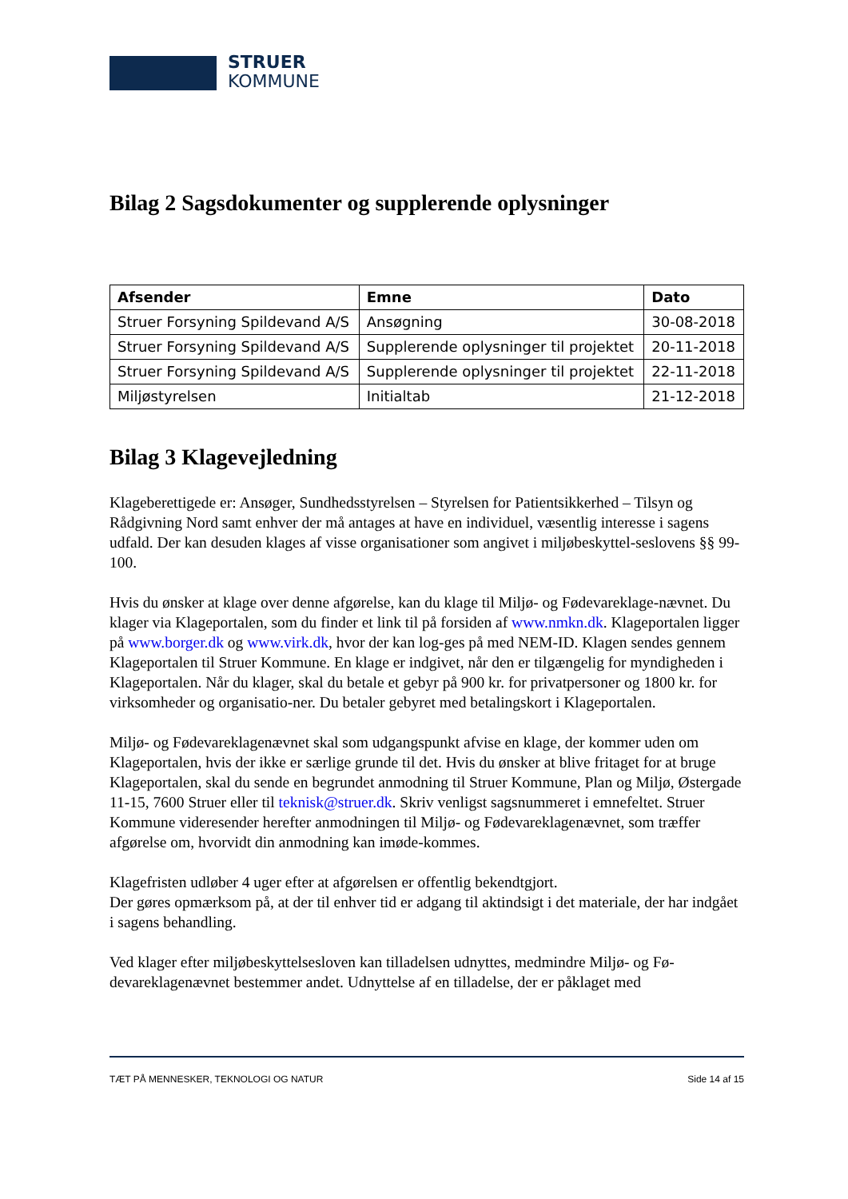STRUER
KOMMUNE
Bilag 2 Sagsdokumenter og supplerende oplysninger
| Afsender | Emne | Dato |
| --- | --- | --- |
| Struer Forsyning Spildevand A/S | Ansøgning | 30-08-2018 |
| Struer Forsyning Spildevand A/S | Supplerende oplysninger til projektet | 20-11-2018 |
| Struer Forsyning Spildevand A/S | Supplerende oplysninger til projektet | 22-11-2018 |
| Miljøstyrelsen | Initialtab | 21-12-2018 |
Bilag 3 Klagevejledning
Klageberettigede er: Ansøger, Sundhedsstyrelsen – Styrelsen for Patientsikkerhed – Tilsyn og Rådgivning Nord samt enhver der må antages at have en individuel, væsentlig interesse i sagens udfald. Der kan desuden klages af visse organisationer som angivet i miljøbeskyttel-seslovens §§ 99-100.
Hvis du ønsker at klage over denne afgørelse, kan du klage til Miljø- og Fødevareklage-nævnet. Du klager via Klageportalen, som du finder et link til på forsiden af www.nmkn.dk. Klageportalen ligger på www.borger.dk og www.virk.dk, hvor der kan log-ges på med NEM-ID. Klagen sendes gennem Klageportalen til Struer Kommune. En klage er indgivet, når den er tilgængelig for myndigheden i Klageportalen. Når du klager, skal du betale et gebyr på 900 kr. for privatpersoner og 1800 kr. for virksomheder og organisatio-ner. Du betaler gebyret med betalingskort i Klageportalen.
Miljø- og Fødevareklagenævnet skal som udgangspunkt afvise en klage, der kommer uden om Klageportalen, hvis der ikke er særlige grunde til det. Hvis du ønsker at blive fritaget for at bruge Klageportalen, skal du sende en begrundet anmodning til Struer Kommune, Plan og Miljø, Østergade 11-15, 7600 Struer eller til teknisk@struer.dk. Skriv venligst sagsnummeret i emnefeltet. Struer Kommune videresender herefter anmodningen til Miljø- og Fødevareklagenævnet, som træffer afgørelse om, hvorvidt din anmodning kan imøde-kommes.
Klagefristen udløber 4 uger efter at afgørelsen er offentlig bekendtgjort.
Der gøres opmærksom på, at der til enhver tid er adgang til aktindsigt i det materiale, der har indgået i sagens behandling.
Ved klager efter miljøbeskyttelsesloven kan tilladelsen udnyttes, medmindre Miljø- og Fø-devareklagenævnet bestemmer andet. Udnyttelse af en tilladelse, der er påklaget med
TÆT PÅ MENNESKER, TEKNOLOGI OG NATUR Side 14 af 15